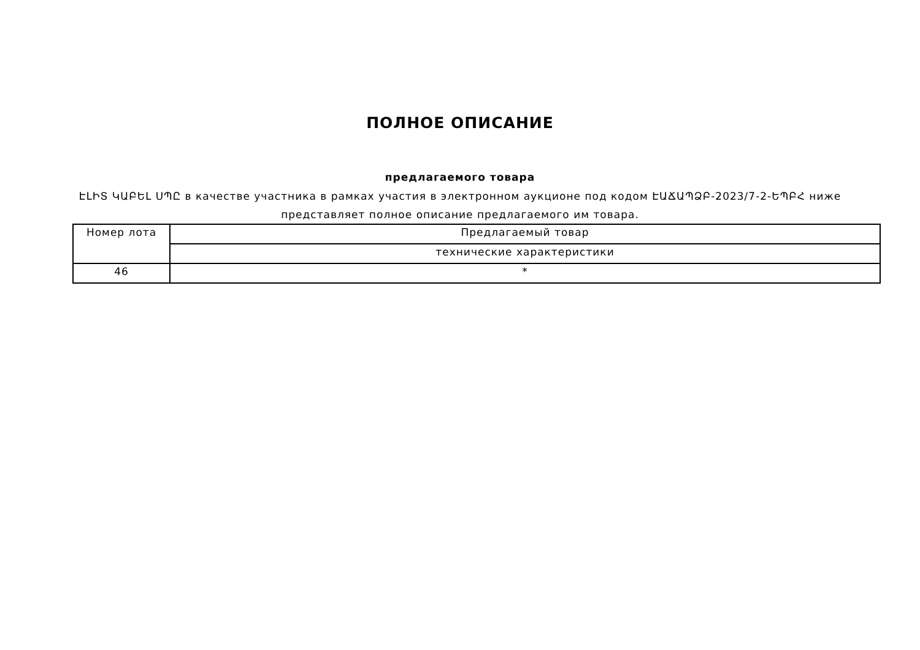ПОЛНОЕ ОПИСАНИЕ
предлагаемого товара
ԷԼԻՏ ԿԱԲԵԼ ՍՊԸ в качестве участника в рамках участия в электронном аукционе под кодом ԷԱՃԱՊՁԲ-2023/7-2-ԵՊԲՀ ниже
представляет полное описание предлагаемого им товара.
| Номер лота | Предлагаемый товар |
| | технические характеристики |
| 46 | * |